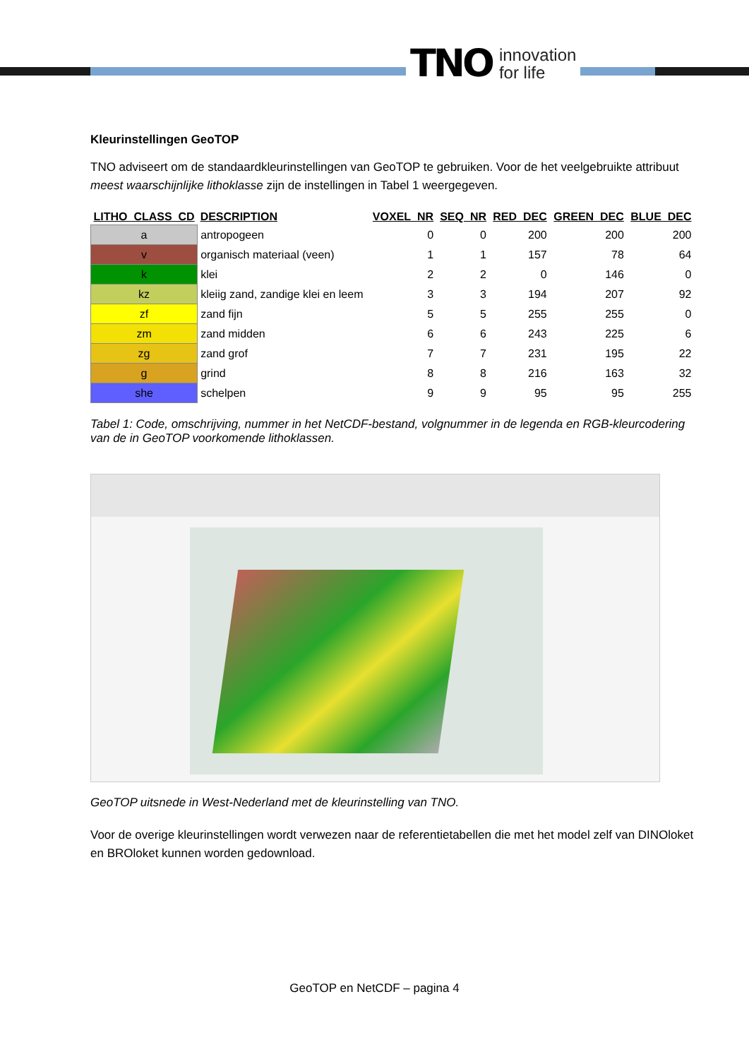TNO innovation
for life
Kleurinstellingen GeoTOP
TNO adviseert om de standaardkleurinstellingen van GeoTOP te gebruiken. Voor de het veelgebruikte attribuut meest waarschijnlijke lithoklasse zijn de instellingen in Tabel 1 weergegeven.
| LITHO_CLASS_CD | DESCRIPTION | VOXEL_NR | SEQ_NR | RED_DEC | GREEN_DEC | BLUE_DEC |
| --- | --- | --- | --- | --- | --- | --- |
| a | antropogeen | 0 | 0 | 200 | 200 | 200 |
| v | organisch materiaal (veen) | 1 | 1 | 157 | 78 | 64 |
| k | klei | 2 | 2 | 0 | 146 | 0 |
| kz | kleiig zand, zandige klei en leem | 3 | 3 | 194 | 207 | 92 |
| zf | zand fijn | 5 | 5 | 255 | 255 | 0 |
| zm | zand midden | 6 | 6 | 243 | 225 | 6 |
| zg | zand grof | 7 | 7 | 231 | 195 | 22 |
| g | grind | 8 | 8 | 216 | 163 | 32 |
| she | schelpen | 9 | 9 | 95 | 95 | 255 |
Tabel 1: Code, omschrijving, nummer in het NetCDF-bestand, volgnummer in de legenda en RGB-kleurcodering van de in GeoTOP voorkomende lithoklassen.
GeoTOP uitsnede in West-Nederland met de kleurinstelling van TNO.
Voor de overige kleurinstellingen wordt verwezen naar de referentietabellen die met het model zelf van DINOloket en BROloket kunnen worden gedownload.
GeoTOP en NetCDF – pagina 4